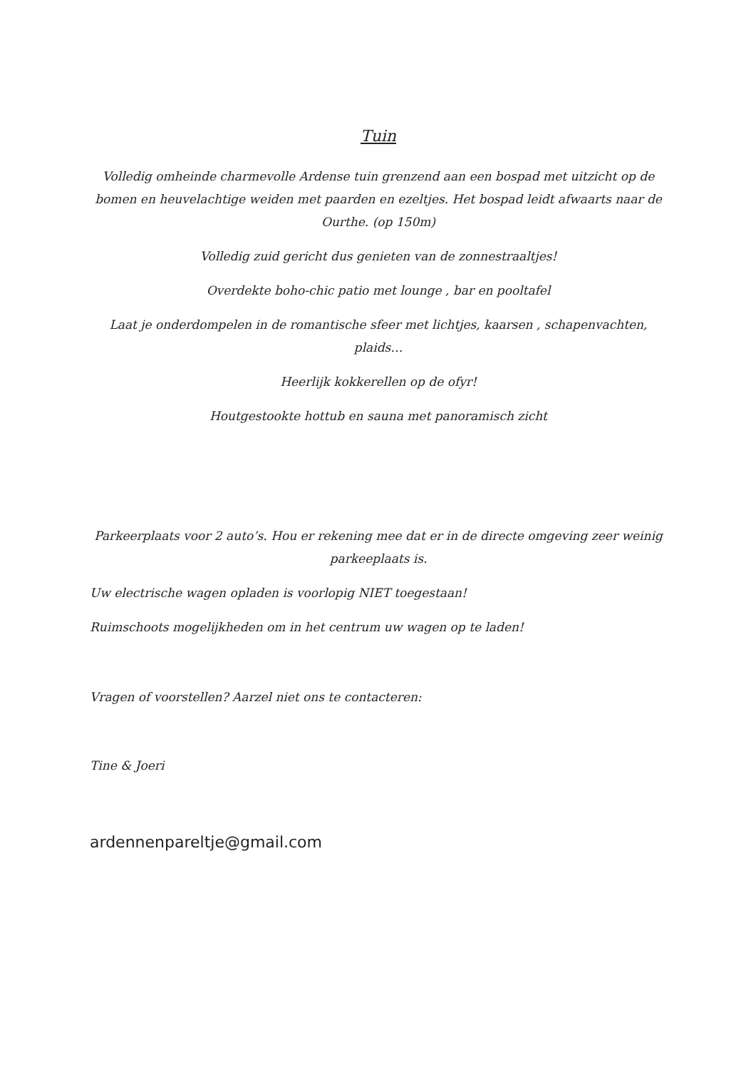Tuin
Volledig omheinde charmevolle Ardense tuin grenzend aan een bospad met uitzicht op de bomen en heuvelachtige weiden met paarden en ezeltjes. Het bospad leidt afwaarts naar de Ourthe. (op 150m)
Volledig zuid gericht dus genieten van de zonnestraaltjes!
Overdekte boho-chic patio met lounge , bar en pooltafel
Laat je onderdompelen in de romantische sfeer met lichtjes, kaarsen , schapenvachten, plaids…
Heerlijk kokkerellen op de ofyr!
Houtgestookte hottub en sauna met panoramisch zicht
Parkeerplaats voor 2 auto’s. Hou er rekening mee dat er in de directe omgeving zeer weinig parkeeplaats is.
Uw electrische wagen opladen is voorlopig NIET toegestaan!
Ruimschoots mogelijkheden om in het centrum uw wagen op te laden!
Vragen of voorstellen? Aarzel niet ons te contacteren:
Tine & Joeri
ardennenpareltje@gmail.com